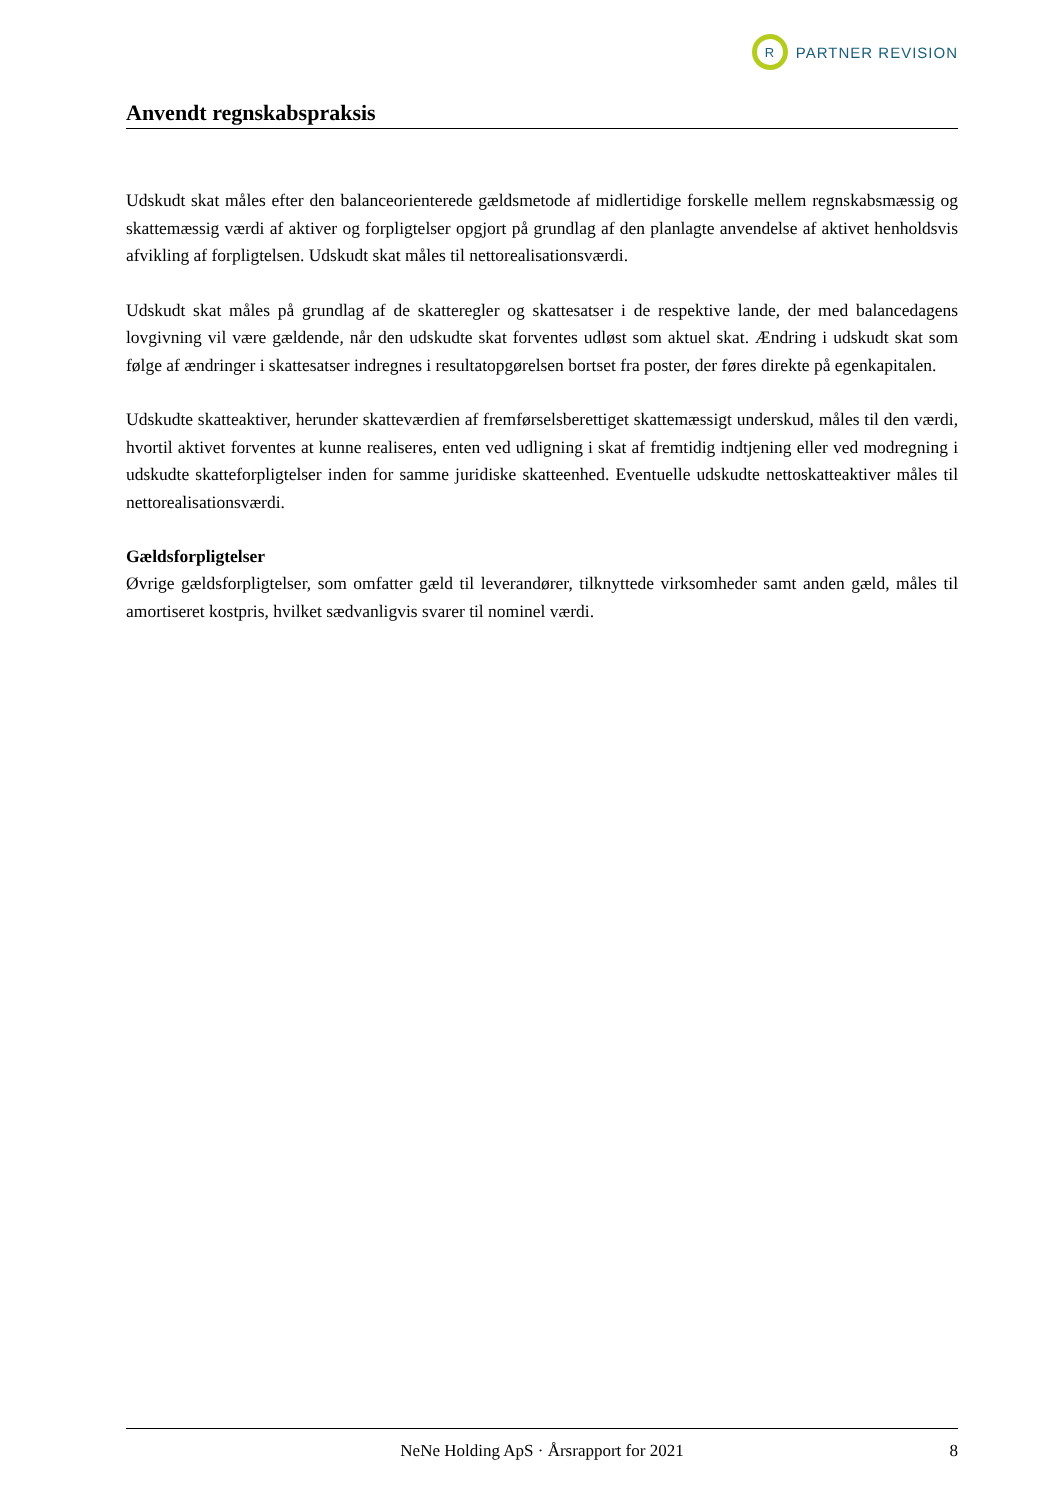R
PARTNER REVISION
Anvendt regnskabspraksis
Udskudt skat måles efter den balanceorienterede gældsmetode af midlertidige forskelle mellem regnskabsmæssig og skattemæssig værdi af aktiver og forpligtelser opgjort på grundlag af den planlagte anvendelse af aktivet henholdsvis afvikling af forpligtelsen. Udskudt skat måles til nettorealisationsværdi.
Udskudt skat måles på grundlag af de skatteregler og skattesatser i de respektive lande, der med balancedagens lovgivning vil være gældende, når den udskudte skat forventes udløst som aktuel skat. Ændring i udskudt skat som følge af ændringer i skattesatser indregnes i resultatopgørelsen bortset fra poster, der føres direkte på egenkapitalen.
Udskudte skatteaktiver, herunder skatteværdien af fremførselsberettiget skattemæssigt underskud, måles til den værdi, hvortil aktivet forventes at kunne realiseres, enten ved udligning i skat af fremtidig indtjening eller ved modregning i udskudte skatteforpligtelser inden for samme juridiske skatteenhed. Eventuelle udskudte nettoskatteaktiver måles til nettorealisationsværdi.
Gældsforpligtelser
Øvrige gældsforpligtelser, som omfatter gæld til leverandører, tilknyttede virksomheder samt anden gæld, måles til amortiseret kostpris, hvilket sædvanligvis svarer til nominel værdi.
NeNe Holding ApS · Årsrapport for 2021 8